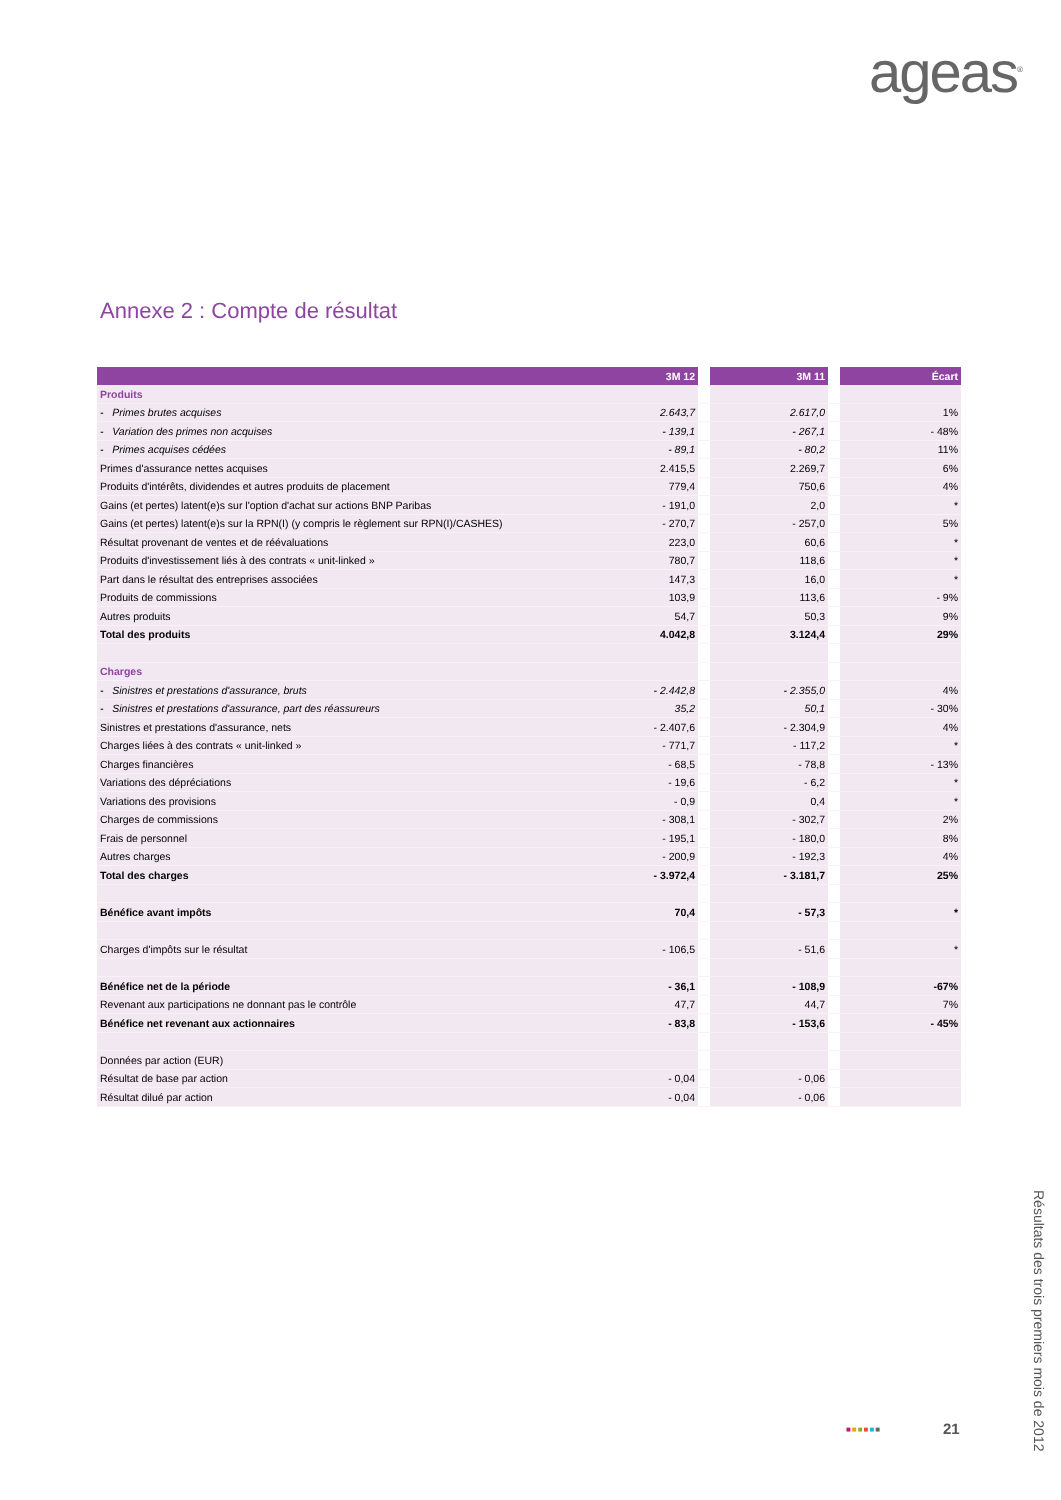ageas<sup>®</sup>
Annexe 2 : Compte de résultat
| | 3M 12 | | 3M 11 | | Écart |
| --- | --- | --- | --- | --- | --- |
| Produits | | | | | |
| - Primes brutes acquises | 2.643,7 | | 2.617,0 | | 1% |
| - Variation des primes non acquises | - 139,1 | | - 267,1 | | - 48% |
| - Primes acquises cédées | - 89,1 | | - 80,2 | | 11% |
| Primes d'assurance nettes acquises | 2.415,5 | | 2.269,7 | | 6% |
| Produits d'intérêts, dividendes et autres produits de placement | 779,4 | | 750,6 | | 4% |
| Gains (et pertes) latent(e)s sur l'option d'achat sur actions BNP Paribas | - 191,0 | | 2,0 | | * |
| Gains (et pertes) latent(e)s sur la RPN(I) (y compris le règlement sur RPN(I)/CASHES) | - 270,7 | | - 257,0 | | 5% |
| Résultat provenant de ventes et de réévaluations | 223,0 | | 60,6 | | * |
| Produits d'investissement liés à des contrats « unit-linked » | 780,7 | | 118,6 | | * |
| Part dans le résultat des entreprises associées | 147,3 | | 16,0 | | * |
| Produits de commissions | 103,9 | | 113,6 | | - 9% |
| Autres produits | 54,7 | | 50,3 | | 9% |
| Total des produits | 4.042,8 | | 3.124,4 | | 29% |
| Charges | | | | | |
| - Sinistres et prestations d'assurance, bruts | - 2.442,8 | | - 2.355,0 | | 4% |
| - Sinistres et prestations d'assurance, part des réassureurs | 35,2 | | 50,1 | | - 30% |
| Sinistres et prestations d'assurance, nets | - 2.407,6 | | - 2.304,9 | | 4% |
| Charges liées à des contrats « unit-linked » | - 771,7 | | - 117,2 | | * |
| Charges financières | - 68,5 | | - 78,8 | | - 13% |
| Variations des dépréciations | - 19,6 | | - 6,2 | | * |
| Variations des provisions | - 0,9 | | 0,4 | | * |
| Charges de commissions | - 308,1 | | - 302,7 | | 2% |
| Frais de personnel | - 195,1 | | - 180,0 | | 8% |
| Autres charges | - 200,9 | | - 192,3 | | 4% |
| Total des charges | - 3.972,4 | | - 3.181,7 | | 25% |
| Bénéfice avant impôts | 70,4 | | - 57,3 | | * |
| Charges d'impôts sur le résultat | - 106,5 | | - 51,6 | | * |
| Bénéfice net de la période | - 36,1 | | - 108,9 | | -67% |
| Revenant aux participations ne donnant pas le contrôle | 47,7 | | 44,7 | | 7% |
| Bénéfice net revenant aux actionnaires | - 83,8 | | - 153,6 | | - 45% |
| Données par action (EUR) | | | | | |
| Résultat de base par action | - 0,04 | | - 0,06 | | |
| Résultat dilué par action | - 0,04 | | - 0,06 | | |
■■■■■■ 21
Résultats des trois premiers mois de 2012